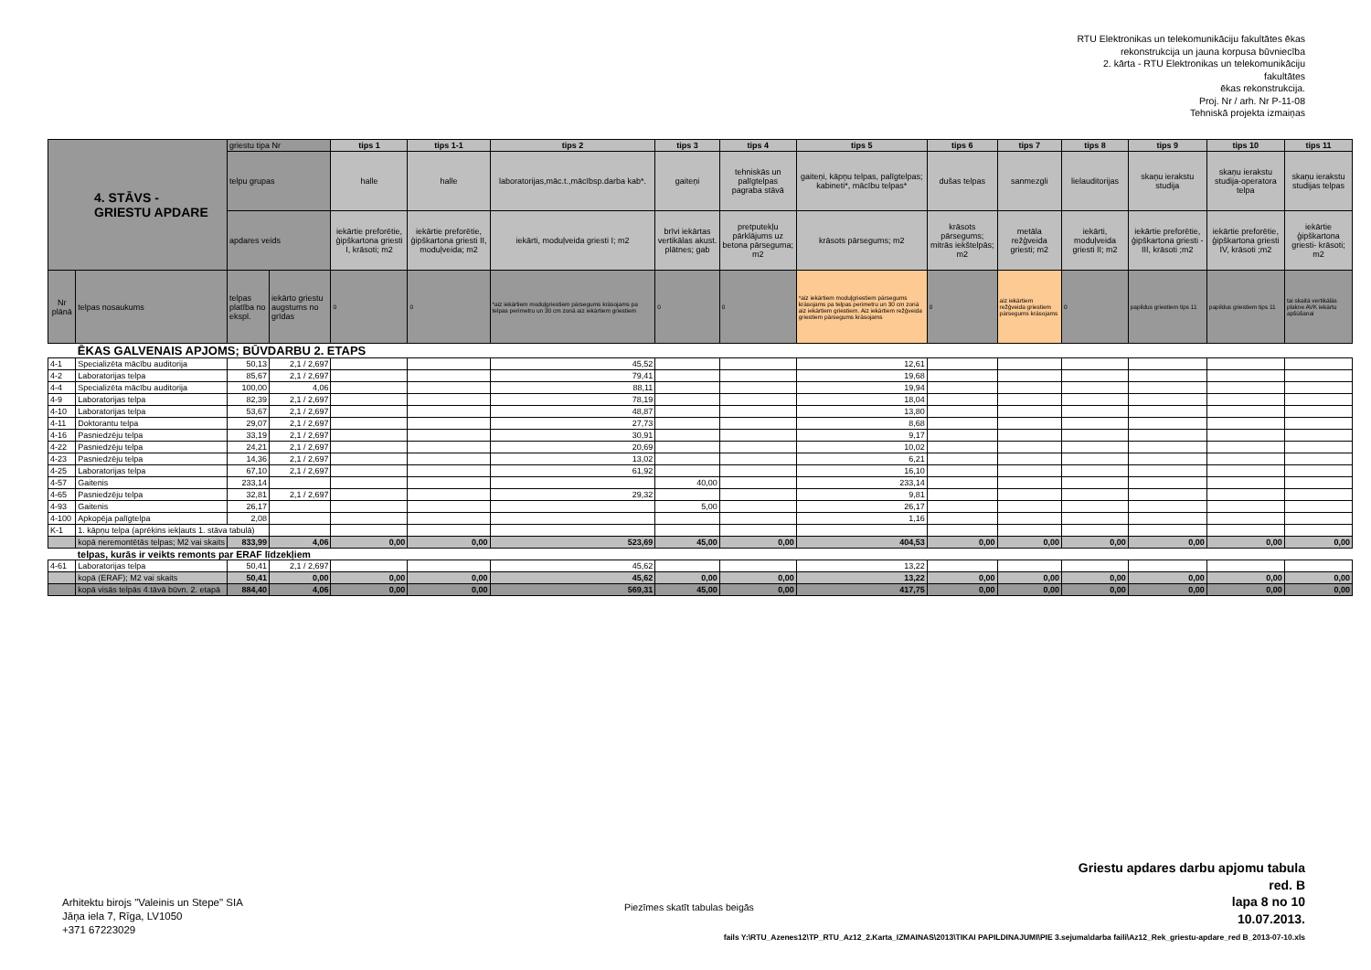RTU Elektronikas un telekomunikāciju fakultātes ēkas
rekonstrukcija un jauna korpusa būvniecība
2. kārta - RTU Elektronikas un telekomunikāciju
fakultātes
ēkas rekonstrukcija.
Proj. Nr / arh. Nr P-11-08
Tehniskā projekta izmaiņas
| 4. STĀVS - GRIESTU APDARE | | griestu tipa Nr | | tips 1 | tips 1-1 | tips 2 | tips 3 | tips 4 | tips 5 | tips 6 | tips 7 | tips 8 | tips 9 | tips 10 | tips 11 |
| | | telpu grupas | | halle | halle | laboratorijas,māc.t.,mācībsp.darba kab*. | gaiteņi | tehniskās un palīgtelpas pagraba stāvā | gaiteņi, kāpņu telpas, palīgtelpas; kabineti*, mācību telpas* | dušas telpas | sanmezgli | lielauditorijas | skaņu ierakstu studija | skaņu ierakstu studija-operatora telpa | skaņu ierakstu studijas telpas |
| | | apdares veids | | iekārtie preforētie, ģipškartona griesti I, krāsoti; m2 | iekārtie preforētie, ģipškartona griesti II, moduļveida; m2 | iekārti, moduļveida griesti I; m2 | brīvi iekārtas vertikālas akust. plātnes; gab | pretputekļu pārklājums uz betona pārseguma; m2 | krāsots pārsegums; m2 | krāsots pārsegums; mitrās iekštelpās; m2 | metāla režģveida griesti; m2 | iekārti, moduļveida griesti II; m2 | iekārtie preforētie, ģipškartona griesti - III, krāsoti ;m2 | iekārtie preforētie, ģipškartona griesti IV, krāsoti ;m2 | iekārtie ģipškartona griesti- krāsoti; m2 |
| Nr plānā | telpas nosaukums | telpas platība no ekspl. | iekārto griestu augstums no grīdas | 0 | 0 | *aiz iekārtiem moduļgriestiem pārsegums krāsojams pa telpas perimetru un 30 cm zonā aiz iekārtiem griestiem | 0 | 0 | *aiz iekārtiem moduļgriestiem pārsegums krāsojams pa telpas perimetru un 30 cm zonā aiz iekārtiem griestiem. Aiz iekārtiem režģveida griestiem pārsegums krāsojams | 0 | aiz iekārtiem režģveida griestiem pārsegums krāsojams | 0 | papildus griestiem tips 11 | papildus griestiem tips 11 | tai skaitā vertikālās plakne AVK iekārtu apšūšanai |
| | ĒKAS GALVENAIS APJOMS; BŪVDARBU 2. ETAPS | | | | | | | | | | | | | | |
| 4-1 | Specializēta mācību auditorija | 50,13 | 2,1 / 2,697 | | | 45,52 | | | 12,61 | | | | | | |
| 4-2 | Laboratorijas telpa | 85,67 | 2,1 / 2,697 | | | 79,41 | | | 19,68 | | | | | | |
| 4-4 | Specializēta mācību auditorija | 100,00 | 4,06 | | | 88,11 | | | 19,94 | | | | | | |
| 4-9 | Laboratorijas telpa | 82,39 | 2,1 / 2,697 | | | 78,19 | | | 18,04 | | | | | | |
| 4-10 | Laboratorijas telpa | 53,67 | 2,1 / 2,697 | | | 48,87 | | | 13,80 | | | | | | |
| 4-11 | Doktorantu telpa | 29,07 | 2,1 / 2,697 | | | 27,73 | | | 8,68 | | | | | | |
| 4-16 | Pasniedzēju telpa | 33,19 | 2,1 / 2,697 | | | 30,91 | | | 9,17 | | | | | | |
| 4-22 | Pasniedzēju telpa | 24,21 | 2,1 / 2,697 | | | 20,69 | | | 10,02 | | | | | | |
| 4-23 | Pasniedzēju telpa | 14,36 | 2,1 / 2,697 | | | 13,02 | | | 6,21 | | | | | | |
| 4-25 | Laboratorijas telpa | 67,10 | 2,1 / 2,697 | | | 61,92 | | | 16,10 | | | | | | |
| 4-57 | Gaitenis | 233,14 | | | | | 40,00 | | 233,14 | | | | | | |
| 4-65 | Pasniedzēju telpa | 32,81 | 2,1 / 2,697 | | | 29,32 | | | 9,81 | | | | | | |
| 4-93 | Gaitenis | 26,17 | | | | | 5,00 | | 26,17 | | | | | | |
| 4-100 | Apkopēja palīgtelpa | 2,08 | | | | | | | 1,16 | | | | | | |
| K-1 | 1. kāpņu telpa (aprēķins iekļauts 1. stāva tabulā) | | | | | | | | | | | | | | |
| | kopā neremontētās telpas; M2 vai skaits | 833,99 | 4,06 | 0,00 | 0,00 | 523,69 | 45,00 | 0,00 | 404,53 | 0,00 | 0,00 | 0,00 | 0,00 | 0,00 | 0,00 |
| | telpas, kurās ir veikts remonts par ERAF līdzekļiem | | | | | | | | | | | | | | |
| 4-61 | Laboratorijas telpa | 50,41 | 2,1 / 2,697 | | | 45,62 | | | 13,22 | | | | | | |
| | kopā (ERAF); M2 vai skaits | 50,41 | 0,00 | 0,00 | 0,00 | 45,62 | 0,00 | 0,00 | 13,22 | 0,00 | 0,00 | 0,00 | 0,00 | 0,00 | 0,00 |
| | kopā visās telpās 4.tāvā būvn. 2. etapā | 884,40 | 4,06 | 0,00 | 0,00 | 569,31 | 45,00 | 0,00 | 417,75 | 0,00 | 0,00 | 0,00 | 0,00 | 0,00 | 0,00 |
Arhitektu birojs "Valeinis un Stepe" SIA
Jāņa iela 7, Rīga, LV1050
+371 67223029
Piezīmes skatīt tabulas beigās
Griestu apdares darbu apjomu tabula
red. B
lapa 8 no 10
10.07.2013.
fails Y:\RTU_Azenes12\TP_RTU_Az12_2.Karta_IZMAINAS\2013\TIKAI PAPILDINAJUMI\PIE 3.sejuma\darba faili\Az12_Rek_griestu-apdare_red B_2013-07-10.xls